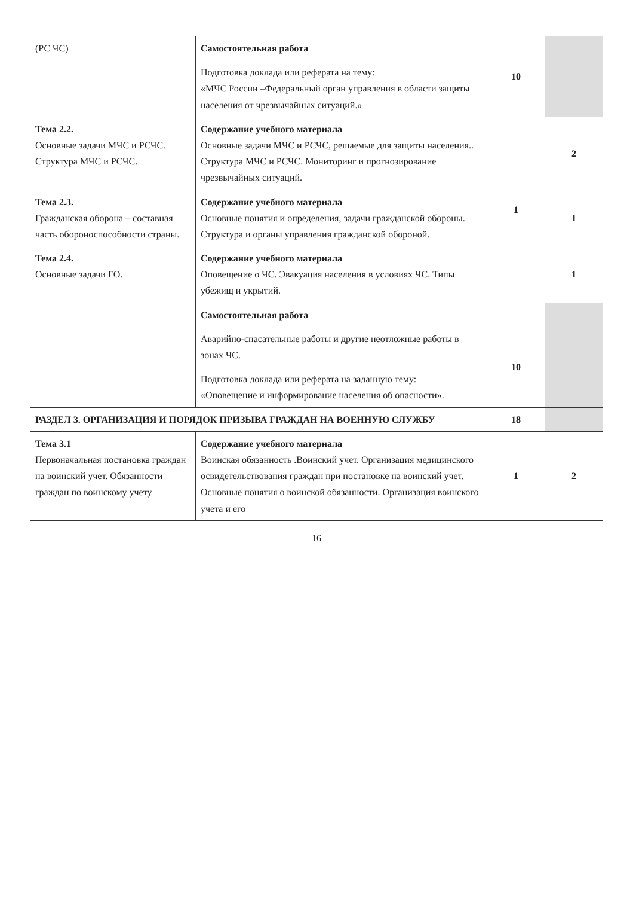| (РС ЧС) | Самостоятельная работа | 10 | |
| | Подготовка доклада или реферата на тему: «МЧС России –Федеральный орган управления в области защиты населения от чрезвычайных ситуаций.» | | |
| Тема 2.2. Основные задачи МЧС и РСЧС. Структура МЧС и РСЧС. | Содержание учебного материала Основные задачи МЧС и РСЧС, решаемые для защиты населения.. Структура МЧС и РСЧС. Мониторинг и прогнозирование чрезвычайных ситуаций. | 1 | 2 |
| Тема 2.3. Гражданская оборона – составная часть обороноспособности страны. | Содержание учебного материала Основные понятия и определения, задачи гражданской обороны. Структура и органы управления гражданской обороной. | | 1 |
| Тема 2.4. Основные задачи ГО. | Содержание учебного материала Оповещение о ЧС. Эвакуация населения в условиях ЧС. Типы убежищ и укрытий. | | 1 |
| | Самостоятельная работа | | |
| | Аварийно-спасательные работы и другие неотложные работы в зонах ЧС. | 10 | |
| | Подготовка доклада или реферата на заданную тему: «Оповещение и информирование населения об опасности». | | |
| РАЗДЕЛ 3. ОРГАНИЗАЦИЯ И ПОРЯДОК ПРИЗЫВА ГРАЖДАН НА ВОЕННУЮ СЛУЖБУ | | 18 | |
| Тема 3.1 Первоначальная постановка граждан на воинский учет. Обязанности граждан по воинскому учету | Содержание учебного материала Воинская обязанность .Воинский учет. Организация медицинского освидетельствования граждан при постановке на воинский учет. Основные понятия о воинской обязанности. Организация воинского учета и его | 1 | 2 |
16